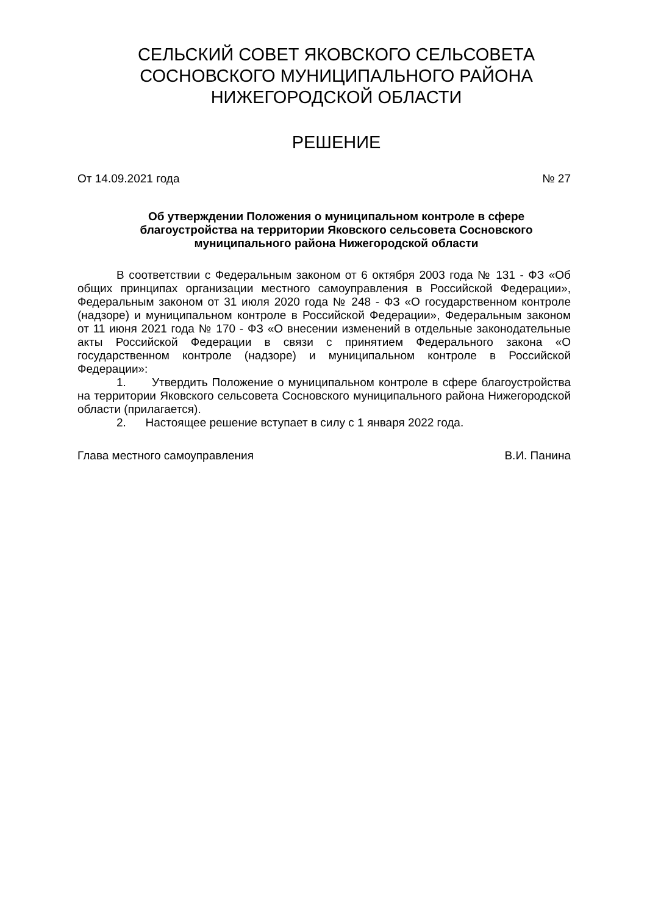СЕЛЬСКИЙ СОВЕТ ЯКОВСКОГО СЕЛЬСОВЕТА
СОСНОВСКОГО МУНИЦИПАЛЬНОГО РАЙОНА
НИЖЕГОРОДСКОЙ ОБЛАСТИ
РЕШЕНИЕ
От 14.09.2021 года № 27
Об утверждении Положения о муниципальном контроле в сфере благоустройства на территории Яковского сельсовета Сосновского муниципального района Нижегородской области
В соответствии с Федеральным законом от 6 октября 2003 года № 131 - ФЗ «Об общих принципах организации местного самоуправления в Российской Федерации», Федеральным законом от 31 июля 2020 года № 248 - ФЗ «О государственном контроле (надзоре) и муниципальном контроле в Российской Федерации», Федеральным законом от 11 июня 2021 года № 170 - ФЗ «О внесении изменений в отдельные законодательные акты Российской Федерации в связи с принятием Федерального закона «О государственном контроле (надзоре) и муниципальном контроле в Российской Федерации»:
1. Утвердить Положение о муниципальном контроле в сфере благоустройства на территории Яковского сельсовета Сосновского муниципального района Нижегородской области (прилагается).
2. Настоящее решение вступает в силу с 1 января 2022 года.
Глава местного самоуправления В.И. Панина